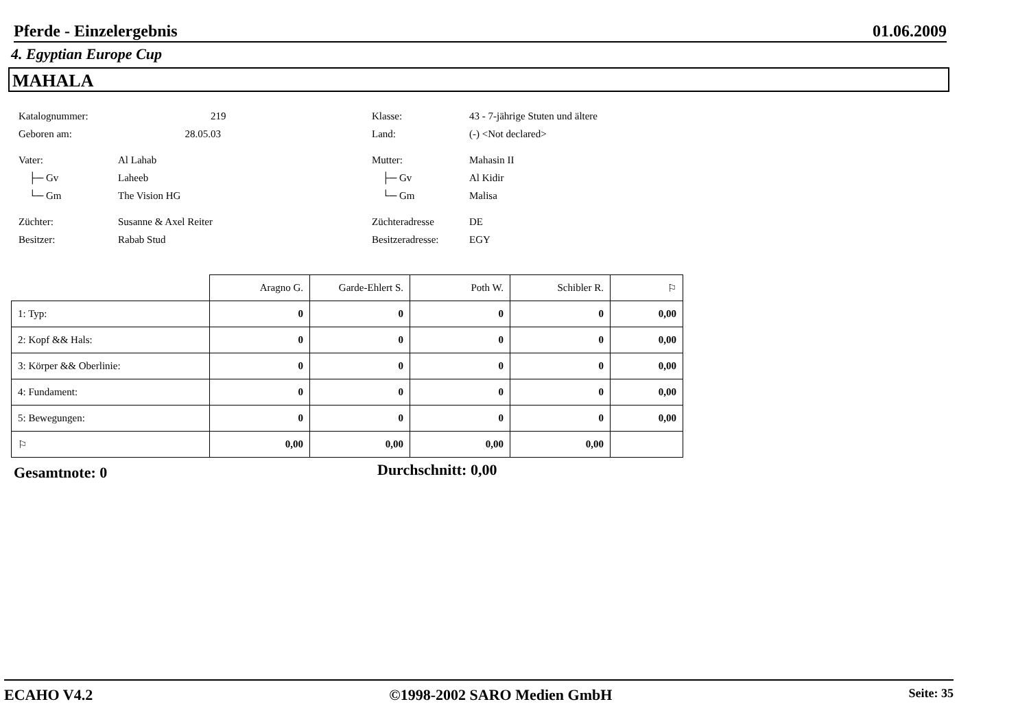Pferde - Einzelergebnis 01.06.2009
4. Egyptian Europe Cup
MAHALA
Katalognummer: 219 Klasse: 43 - 7-jährige Stuten und ältere
Geboren am: 28.05.03 Land: (-) <Not declared>
Vater: Al Lahab Mutter: Mahasin II
├─ Gv Laheeb ├─ Gv Al Kidir
└─ Gm The Vision HG └─ Gm Malisa
Züchter: Susanne & Axel Reiter Züchteradresse DE
Besitzer: Rabab Stud Besitzeradresse: EGY
| | Aragno G. | Garde-Ehlert S. | Poth W. | Schibler R. | ⚐ |
| 1: Typ: | 0 | 0 | 0 | 0 | 0,00 |
| 2: Kopf && Hals: | 0 | 0 | 0 | 0 | 0,00 |
| 3: Körper && Oberlinie: | 0 | 0 | 0 | 0 | 0,00 |
| 4: Fundament: | 0 | 0 | 0 | 0 | 0,00 |
| 5: Bewegungen: | 0 | 0 | 0 | 0 | 0,00 |
| ⚐ | 0,00 | 0,00 | 0,00 | 0,00 | |
Gesamtnote: 0 Durchschnitt: 0,00
ECAHO V4.2 ©1998-2002 SARO Medien GmbH Seite: 35